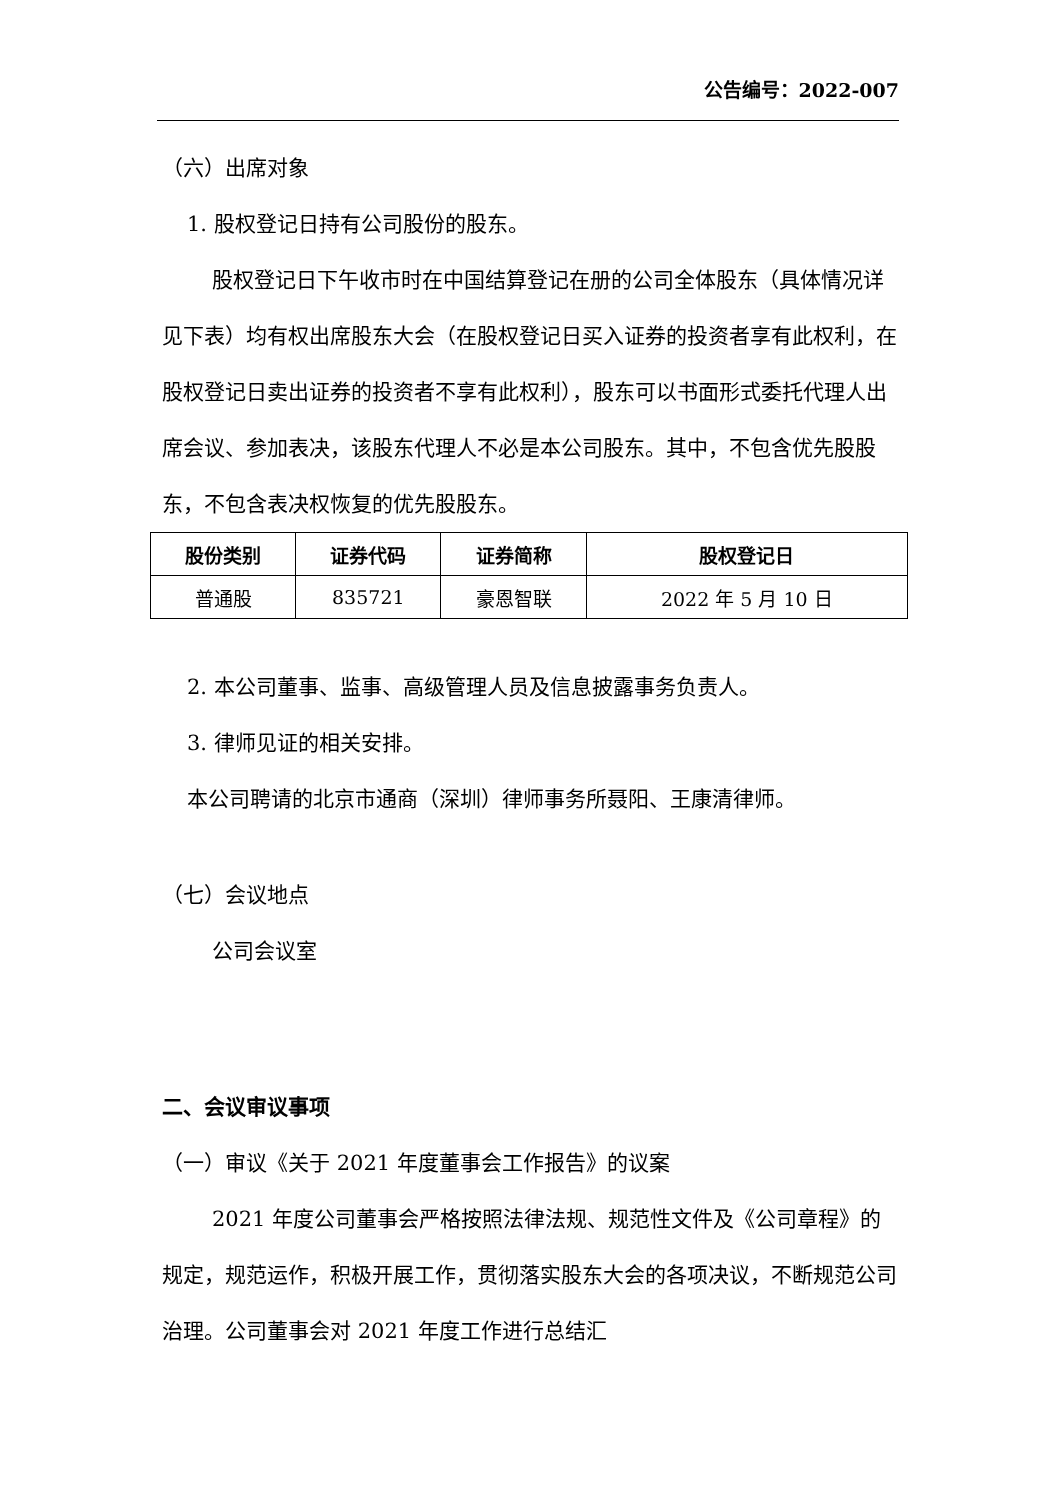公告编号：2022-007
（六）出席对象
1. 股权登记日持有公司股份的股东。
股权登记日下午收市时在中国结算登记在册的公司全体股东（具体情况详见下表）均有权出席股东大会（在股权登记日买入证券的投资者享有此权利，在股权登记日卖出证券的投资者不享有此权利），股东可以书面形式委托代理人出席会议、参加表决，该股东代理人不必是本公司股东。其中，不包含优先股股东，不包含表决权恢复的优先股股东。
| 股份类别 | 证券代码 | 证券简称 | 股权登记日 |
| --- | --- | --- | --- |
| 普通股 | 835721 | 豪恩智联 | 2022 年 5 月 10 日 |
2. 本公司董事、监事、高级管理人员及信息披露事务负责人。
3. 律师见证的相关安排。
本公司聘请的北京市通商（深圳）律师事务所聂阳、王康清律师。
（七）会议地点
公司会议室
二、会议审议事项
（一）审议《关于 2021 年度董事会工作报告》的议案
2021 年度公司董事会严格按照法律法规、规范性文件及《公司章程》的规定，规范运作，积极开展工作，贯彻落实股东大会的各项决议，不断规范公司治理。公司董事会对 2021 年度工作进行总结汇